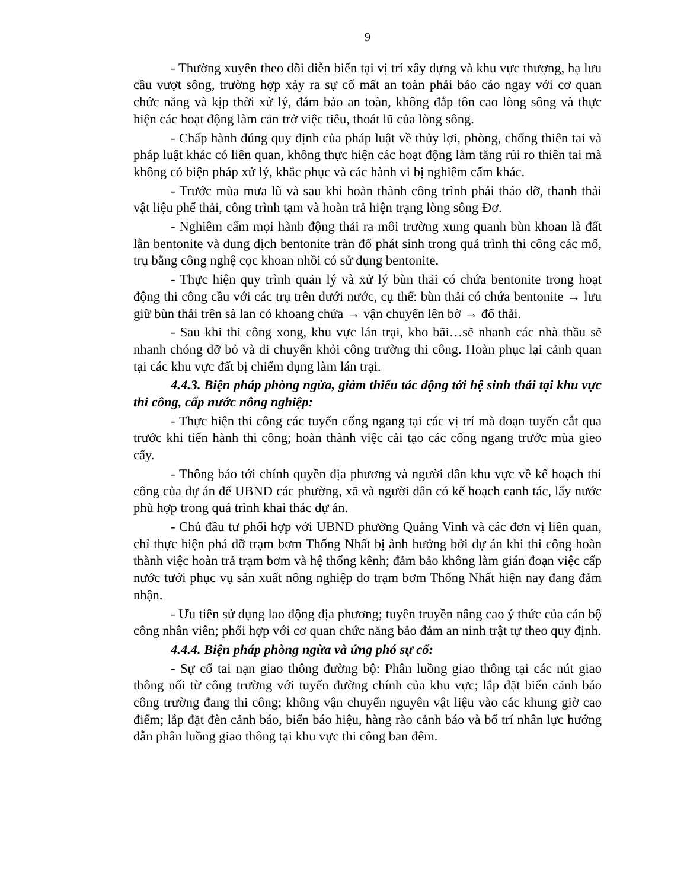9
- Thường xuyên theo dõi diễn biến tại vị trí xây dựng và khu vực thượng, hạ lưu cầu vượt sông, trường hợp xảy ra sự cố mất an toàn phải báo cáo ngay với cơ quan chức năng và kịp thời xử lý, đảm bảo an toàn, không đắp tôn cao lòng sông và thực hiện các hoạt động làm cản trở việc tiêu, thoát lũ của lòng sông.
- Chấp hành đúng quy định của pháp luật về thủy lợi, phòng, chống thiên tai và pháp luật khác có liên quan, không thực hiện các hoạt động làm tăng rủi ro thiên tai mà không có biện pháp xử lý, khắc phục và các hành vi bị nghiêm cấm khác.
- Trước mùa mưa lũ và sau khi hoàn thành công trình phải tháo dỡ, thanh thải vật liệu phế thải, công trình tạm và hoàn trả hiện trạng lòng sông Đơ.
- Nghiêm cấm mọi hành động thải ra môi trường xung quanh bùn khoan là đất lẫn bentonite và dung dịch bentonite tràn đổ phát sinh trong quá trình thi công các mố, trụ bằng công nghệ cọc khoan nhồi có sử dụng bentonite.
- Thực hiện quy trình quản lý và xử lý bùn thải có chứa bentonite trong hoạt động thi công cầu với các trụ trên dưới nước, cụ thể: bùn thải có chứa bentonite → lưu giữ bùn thải trên sà lan có khoang chứa → vận chuyển lên bờ → đổ thải.
- Sau khi thi công xong, khu vực lán trại, kho bãi…sẽ nhanh các nhà thầu sẽ nhanh chóng dỡ bỏ và di chuyển khỏi công trường thi công. Hoàn phục lại cảnh quan tại các khu vực đất bị chiếm dụng làm lán trại.
4.4.3. Biện pháp phòng ngừa, giảm thiểu tác động tới hệ sinh thái tại khu vực thi công, cấp nước nông nghiệp:
- Thực hiện thi công các tuyến cống ngang tại các vị trí mà đoạn tuyến cắt qua trước khi tiến hành thi công; hoàn thành việc cải tạo các cống ngang trước mùa gieo cấy.
- Thông báo tới chính quyền địa phương và người dân khu vực về kế hoạch thi công của dự án để UBND các phường, xã và người dân có kế hoạch canh tác, lấy nước phù hợp trong quá trình khai thác dự án.
- Chủ đầu tư phối hợp với UBND phường Quảng Vinh và các đơn vị liên quan, chỉ thực hiện phá dỡ trạm bơm Thống Nhất bị ảnh hưởng bởi dự án khi thi công hoàn thành việc hoàn trả trạm bơm và hệ thống kênh; đảm bảo không làm gián đoạn việc cấp nước tưới phục vụ sản xuất nông nghiệp do trạm bơm Thống Nhất hiện nay đang đảm nhận.
- Ưu tiên sử dụng lao động địa phương; tuyên truyền nâng cao ý thức của cán bộ công nhân viên; phối hợp với cơ quan chức năng bảo đảm an ninh trật tự theo quy định.
4.4.4. Biện pháp phòng ngừa và ứng phó sự cố:
- Sự cố tai nạn giao thông đường bộ: Phân luồng giao thông tại các nút giao thông nối từ công trường với tuyến đường chính của khu vực; lắp đặt biển cảnh báo công trường đang thi công; không vận chuyển nguyên vật liệu vào các khung giờ cao điểm; lắp đặt đèn cảnh báo, biển báo hiệu, hàng rào cảnh báo và bố trí nhân lực hướng dẫn phân luồng giao thông tại khu vực thi công ban đêm.